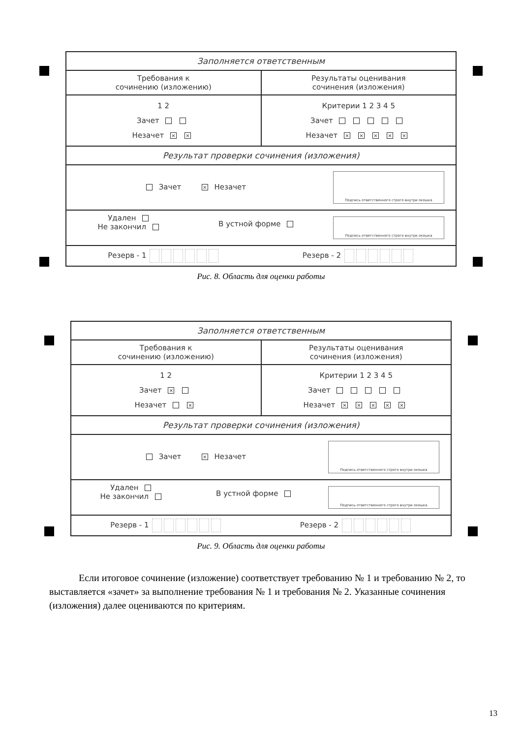Заполняется ответственным
Требования к
сочинению (изложению)
Результаты оценивания
сочинения (изложения)
1 2
Зачет
Незачет × ×
Критерии 1 2 3 4 5
Зачет
Незачет × × × × ×
Результат проверки сочинения (изложения)
Зачет × Незачет
Подпись ответственного строго внутри окошка
Удален
Не закончил
В устной форме
Подпись ответственного строго внутри окошка
Резерв - 1 Резерв - 2
Рис. 8. Область для оценки работы
Заполняется ответственным
Требования к
сочинению (изложению)
Результаты оценивания
сочинения (изложения)
1 2
Зачет ×
Незачет ×
Критерии 1 2 3 4 5
Зачет
Незачет × × × × ×
Результат проверки сочинения (изложения)
Зачет × Незачет
Подпись ответственного строго внутри окошка
Удален
Не закончил
В устной форме
Подпись ответственного строго внутри окошка
Резерв - 1 Резерв - 2
Рис. 9. Область для оценки работы
Если итоговое сочинение (изложение) соответствует требованию № 1 и требованию № 2, то выставляется «зачет» за выполнение требования № 1 и требования № 2. Указанные сочинения (изложения) далее оцениваются по критериям.
13